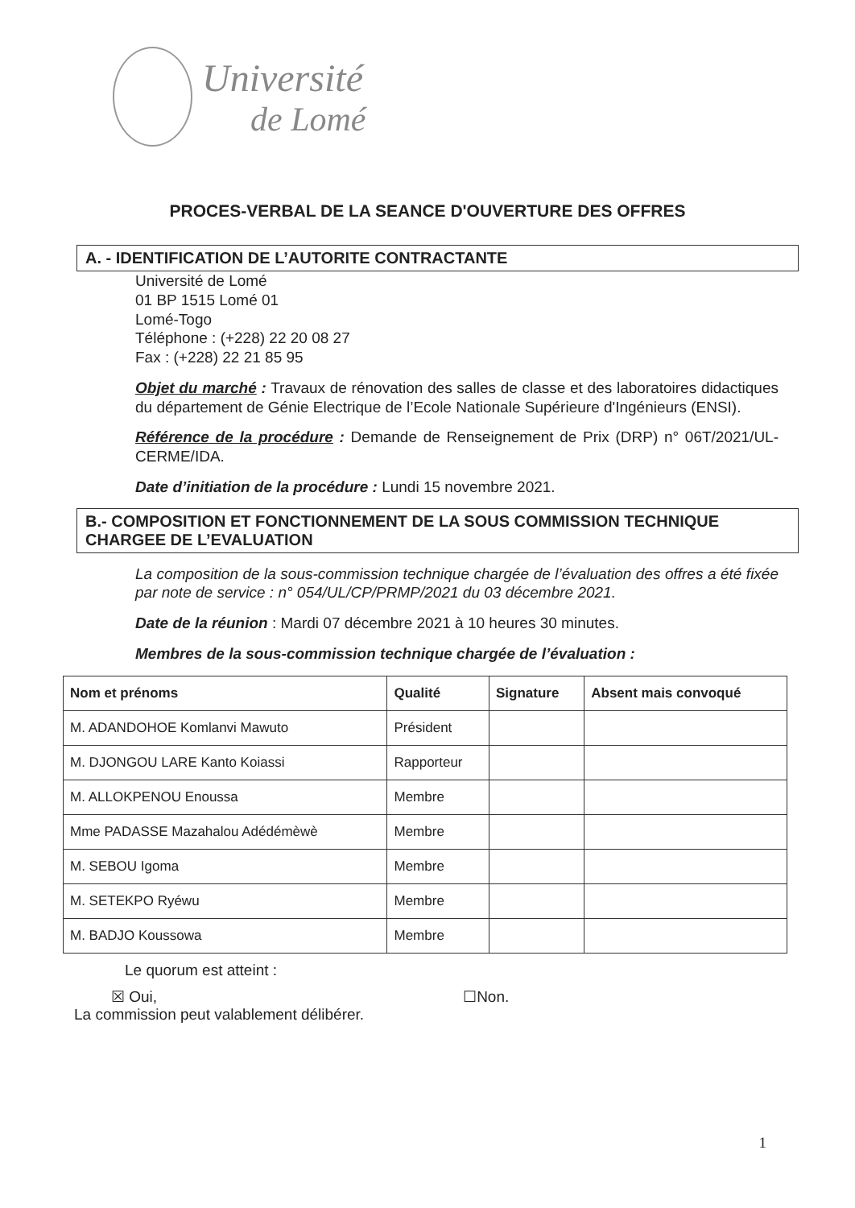Université
de Lomé
PROCES-VERBAL DE LA SEANCE D'OUVERTURE DES OFFRES
A. - IDENTIFICATION DE L’AUTORITE CONTRACTANTE
Université de Lomé
01 BP 1515 Lomé 01
Lomé-Togo
Téléphone : (+228) 22 20 08 27
Fax : (+228) 22 21 85 95
Objet du marché : Travaux de rénovation des salles de classe et des laboratoires didactiques du département de Génie Electrique de l’Ecole Nationale Supérieure d'Ingénieurs (ENSI).
Référence de la procédure : Demande de Renseignement de Prix (DRP) n° 06T/2021/UL-CERME/IDA.
Date d’initiation de la procédure : Lundi 15 novembre 2021.
B.- COMPOSITION ET FONCTIONNEMENT DE LA SOUS COMMISSION TECHNIQUE CHARGEE DE L’EVALUATION
La composition de la sous-commission technique chargée de l’évaluation des offres a été fixée par note de service : n° 054/UL/CP/PRMP/2021 du 03 décembre 2021.
Date de la réunion : Mardi 07 décembre 2021 à 10 heures 30 minutes.
Membres de la sous-commission technique chargée de l’évaluation :
| Nom et prénoms | Qualité | Signature | Absent mais convoqué |
| --- | --- | --- | --- |
| M. ADANDOHOE Komlanvi Mawuto | Président | | |
| M. DJONGOU LARE Kanto Koiassi | Rapporteur | | |
| M. ALLOKPENOU Enoussa | Membre | | |
| Mme PADASSE Mazahalou Adédémèwè | Membre | | |
| M. SEBOU Igoma | Membre | | |
| M. SETEKPO Ryéwu | Membre | | |
| M. BADJO Koussowa | Membre | | |
Le quorum est atteint :
☒ Oui, ☐Non.
La commission peut valablement délibérer.
1